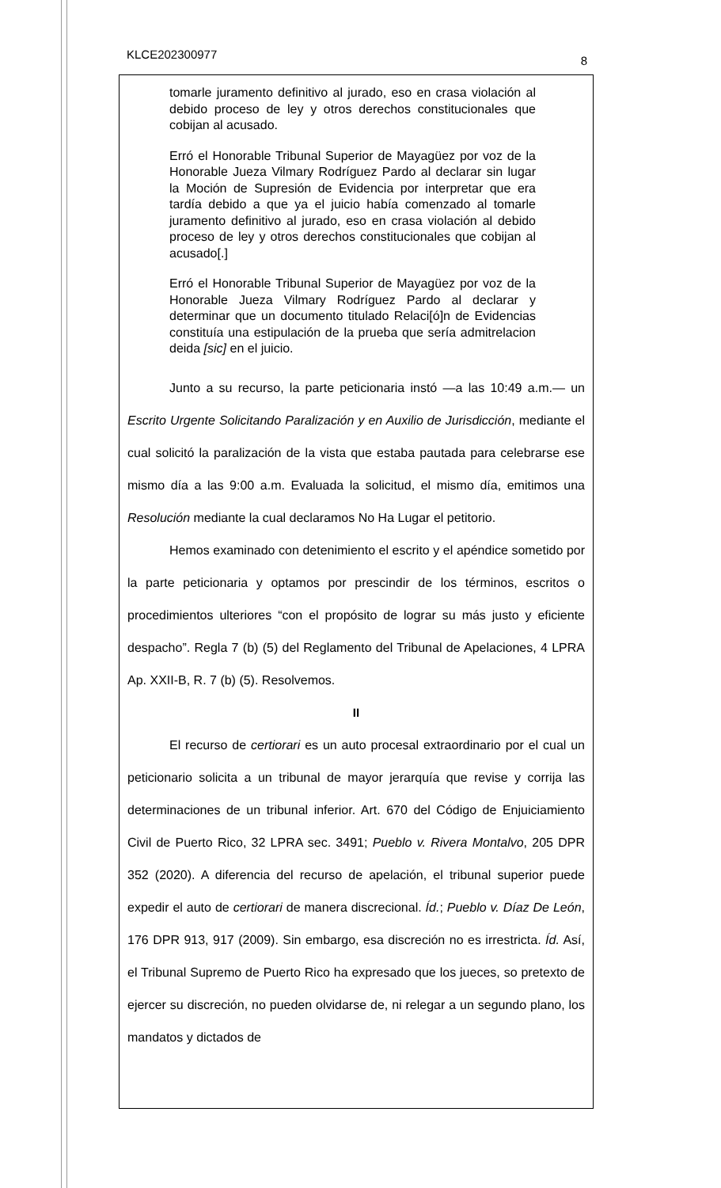KLCE202300977 8
tomarle juramento definitivo al jurado, eso en crasa violación al debido proceso de ley y otros derechos constitucionales que cobijan al acusado.
Erró el Honorable Tribunal Superior de Mayagüez por voz de la Honorable Jueza Vilmary Rodríguez Pardo al declarar sin lugar la Moción de Supresión de Evidencia por interpretar que era tardía debido a que ya el juicio había comenzado al tomarle juramento definitivo al jurado, eso en crasa violación al debido proceso de ley y otros derechos constitucionales que cobijan al acusado[.]
Erró el Honorable Tribunal Superior de Mayagüez por voz de la Honorable Jueza Vilmary Rodríguez Pardo al declarar y determinar que un documento titulado Relaci[ó]n de Evidencias constituía una estipulación de la prueba que sería admitrelacion deida [sic] en el juicio.
Junto a su recurso, la parte peticionaria instó —a las 10:49 a.m.— un Escrito Urgente Solicitando Paralización y en Auxilio de Jurisdicción, mediante el cual solicitó la paralización de la vista que estaba pautada para celebrarse ese mismo día a las 9:00 a.m. Evaluada la solicitud, el mismo día, emitimos una Resolución mediante la cual declaramos No Ha Lugar el petitorio.
Hemos examinado con detenimiento el escrito y el apéndice sometido por la parte peticionaria y optamos por prescindir de los términos, escritos o procedimientos ulteriores “con el propósito de lograr su más justo y eficiente despacho”. Regla 7 (b) (5) del Reglamento del Tribunal de Apelaciones, 4 LPRA Ap. XXII-B, R. 7 (b) (5). Resolvemos.
II
El recurso de certiorari es un auto procesal extraordinario por el cual un peticionario solicita a un tribunal de mayor jerarquía que revise y corrija las determinaciones de un tribunal inferior. Art. 670 del Código de Enjuiciamiento Civil de Puerto Rico, 32 LPRA sec. 3491; Pueblo v. Rivera Montalvo, 205 DPR 352 (2020). A diferencia del recurso de apelación, el tribunal superior puede expedir el auto de certiorari de manera discrecional. Íd.; Pueblo v. Díaz De León, 176 DPR 913, 917 (2009). Sin embargo, esa discreción no es irrestricta. Íd. Así, el Tribunal Supremo de Puerto Rico ha expresado que los jueces, so pretexto de ejercer su discreción, no pueden olvidarse de, ni relegar a un segundo plano, los mandatos y dictados de